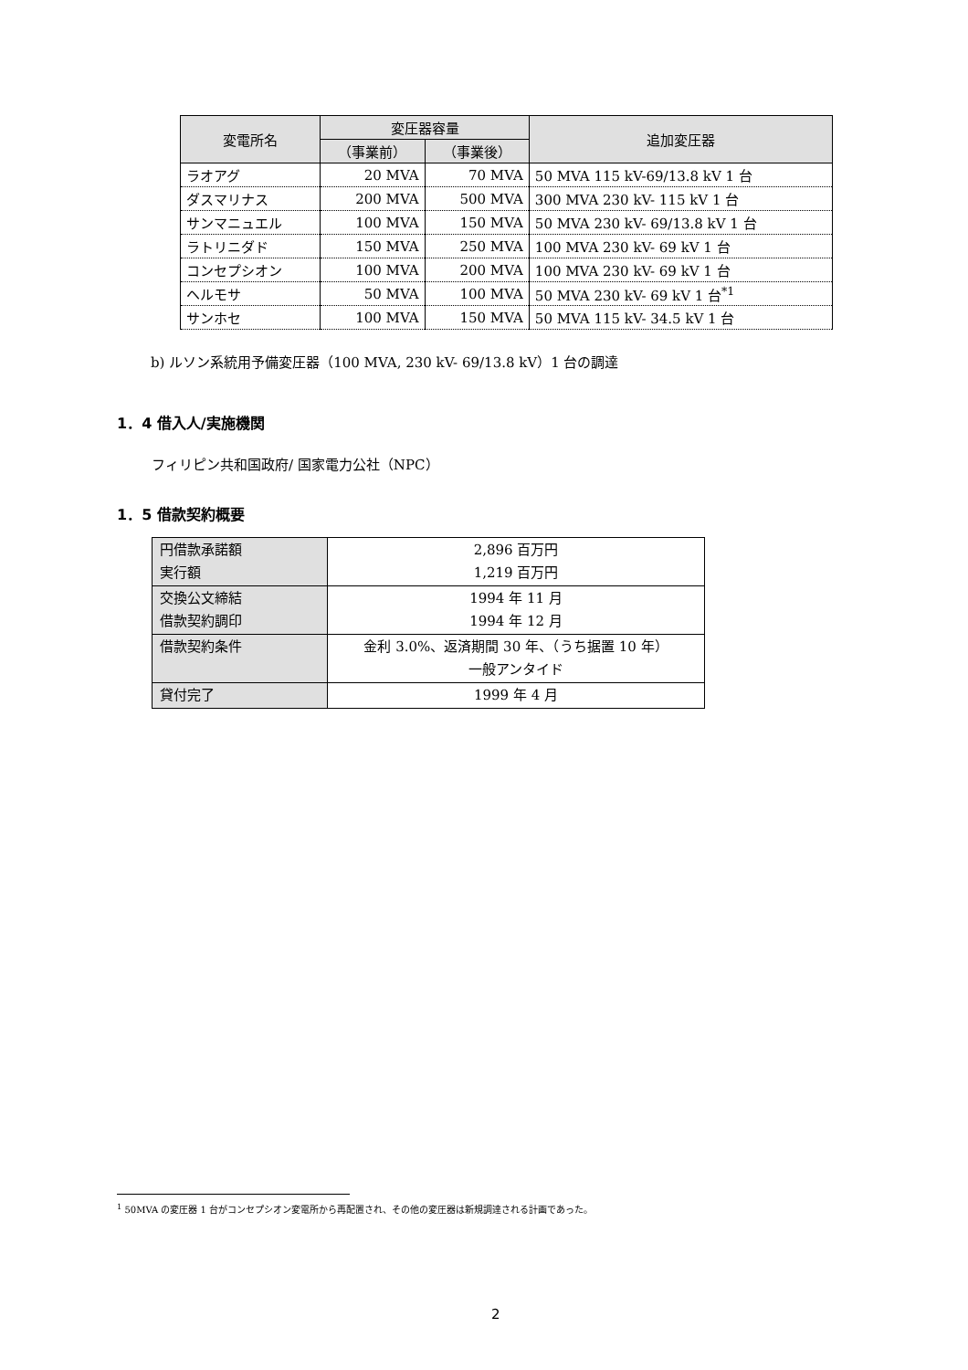| 変電所名 | 変圧器容量 | | 追加変圧器 |
| --- | --- | --- | --- |
| | （事業前） | （事業後） | |
| ラオアグ | 20 MVA | 70 MVA | 50 MVA 115 kV-69/13.8 kV 1 台 |
| ダスマリナス | 200 MVA | 500 MVA | 300 MVA 230 kV- 115 kV 1 台 |
| サンマニュエル | 100 MVA | 150 MVA | 50 MVA 230 kV- 69/13.8 kV 1 台 |
| ラトリニダド | 150 MVA | 250 MVA | 100 MVA 230 kV- 69 kV 1 台 |
| コンセプシオン | 100 MVA | 200 MVA | 100 MVA 230 kV- 69 kV 1 台 |
| ヘルモサ | 50 MVA | 100 MVA | 50 MVA 230 kV- 69 kV 1 台<sup>*1</sup> |
| サンホセ | 100 MVA | 150 MVA | 50 MVA 115 kV- 34.5 kV 1 台 |
b) ルソン系統用予備変圧器（100 MVA, 230 kV- 69/13.8 kV）1 台の調達
1．4 借入人/実施機関
フィリピン共和国政府/ 国家電力公社（NPC）
1．5 借款契約概要
| 円借款承諾額 実行額 | 2,896 百万円 1,219 百万円 |
| 交換公文締結 借款契約調印 | 1994 年 11 月 1994 年 12 月 |
| 借款契約条件 | 金利 3.0%、返済期間 30 年、（うち据置 10 年） 一般アンタイド |
| 貸付完了 | 1999 年 4 月 |
<sup>1</sup> 50MVA の変圧器 1 台がコンセプシオン変電所から再配置され、その他の変圧器は新規調達される計画であった。
2